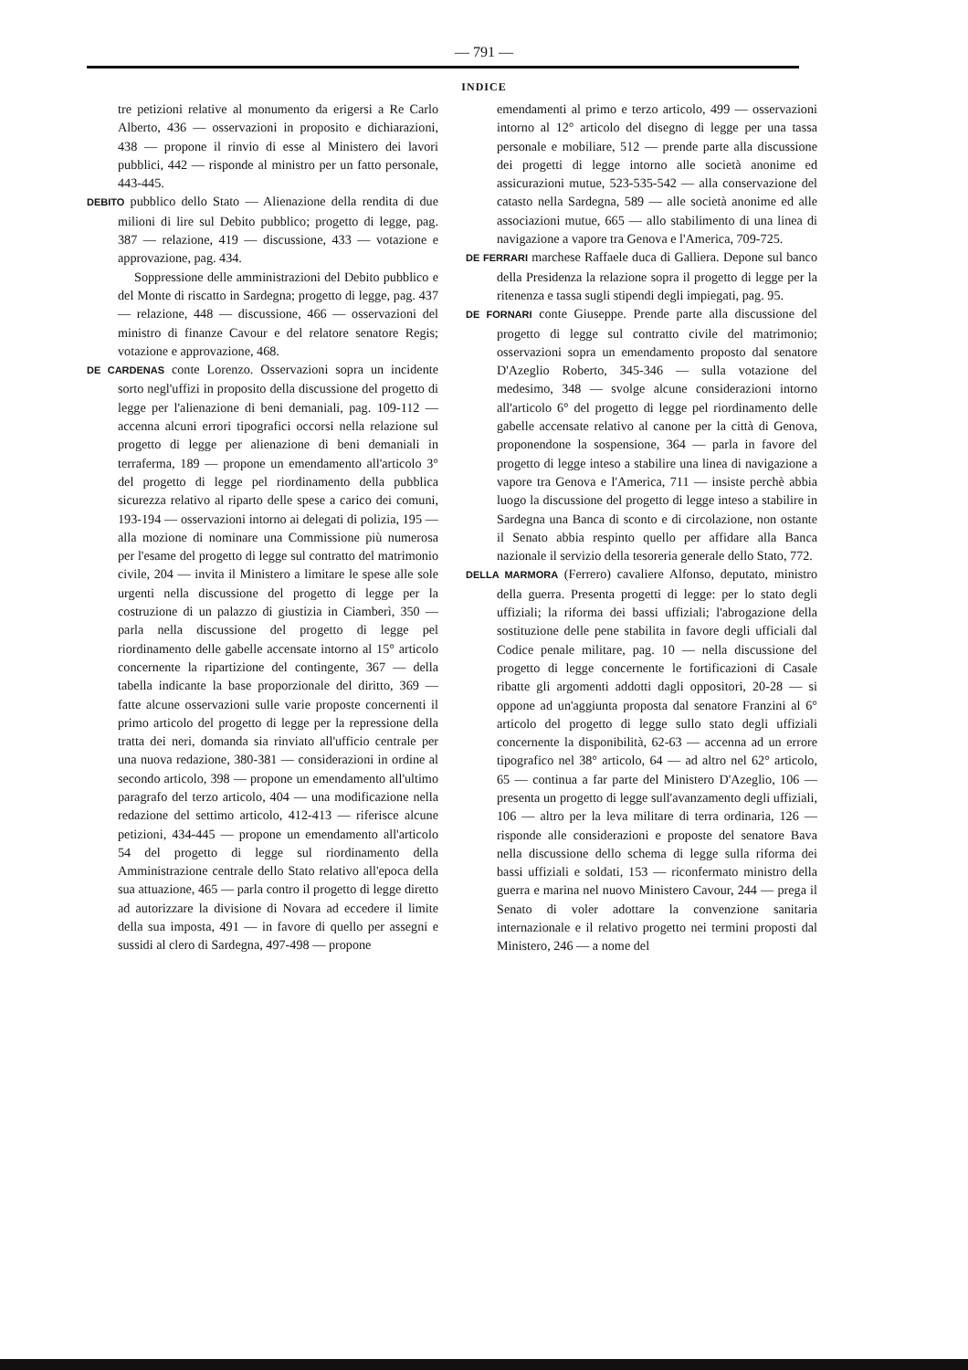— 791 —
INDICE
tre petizioni relative al monumento da erigersi a Re Carlo Alberto, 436 — osservazioni in proposito e dichiarazioni, 438 — propone il rinvio di esse al Ministero dei lavori pubblici, 442 — risponde al ministro per un fatto personale, 443-445.
DEBITO pubblico dello Stato — Alienazione della rendita di due milioni di lire sul Debito pubblico; progetto di legge, pag. 387 — relazione, 419 — discussione, 433 — votazione e approvazione, pag. 434.
Soppressione delle amministrazioni del Debito pubblico e del Monte di riscatto in Sardegna; progetto di legge, pag. 437 — relazione, 448 — discussione, 466 — osservazioni del ministro di finanze Cavour e del relatore senatore Regis; votazione e approvazione, 468.
DE CARDENAS conte Lorenzo. Osservazioni sopra un incidente sorto negl'uffizi in proposito della discussione del progetto di legge per l'alienazione di beni demaniali, pag. 109-112 — accenna alcuni errori tipografici occorsi nella relazione sul progetto di legge per alienazione di beni demaniali in terraferma, 189 — propone un emendamento all'articolo 3° del progetto di legge pel riordinamento della pubblica sicurezza relativo al riparto delle spese a carico dei comuni, 193-194 — osservazioni intorno ai delegati di polizia, 195 — alla mozione di nominare una Commissione più numerosa per l'esame del progetto di legge sul contratto del matrimonio civile, 204 — invita il Ministero a limitare le spese alle sole urgenti nella discussione del progetto di legge per la costruzione di un palazzo di giustizia in Ciamberì, 350 — parla nella discussione del progetto di legge pel riordinamento delle gabelle accensate intorno al 15° articolo concernente la ripartizione del contingente, 367 — della tabella indicante la base proporzionale del diritto, 369 — fatte alcune osservazioni sulle varie proposte concernenti il primo articolo del progetto di legge per la repressione della tratta dei neri, domanda sia rinviato all'ufficio centrale per una nuova redazione, 380-381 — considerazioni in ordine al secondo articolo, 398 — propone un emendamento all'ultimo paragrafo del terzo articolo, 404 — una modificazione nella redazione del settimo articolo, 412-413 — riferisce alcune petizioni, 434-445 — propone un emendamento all'articolo 54 del progetto di legge sul riordinamento della Amministrazione centrale dello Stato relativo all'epoca della sua attuazione, 465 — parla contro il progetto di legge diretto ad autorizzare la divisione di Novara ad eccedere il limite della sua imposta, 491 — in favore di quello per assegni e sussidi al clero di Sardegna, 497-498 — propone
emendamenti al primo e terzo articolo, 499 — osservazioni intorno al 12° articolo del disegno di legge per una tassa personale e mobiliare, 512 — prende parte alla discussione dei progetti di legge intorno alle società anonime ed assicurazioni mutue, 523-535-542 — alla conservazione del catasto nella Sardegna, 589 — alle società anonime ed alle associazioni mutue, 665 — allo stabilimento di una linea di navigazione a vapore tra Genova e l'America, 709-725.
DE FERRARI marchese Raffaele duca di Galliera. Depone sul banco della Presidenza la relazione sopra il progetto di legge per la ritenenza e tassa sugli stipendi degli impiegati, pag. 95.
DE FORNARI conte Giuseppe. Prende parte alla discussione del progetto di legge sul contratto civile del matrimonio; osservazioni sopra un emendamento proposto dal senatore D'Azeglio Roberto, 345-346 — sulla votazione del medesimo, 348 — svolge alcune considerazioni intorno all'articolo 6° del progetto di legge pel riordinamento delle gabelle accensate relativo al canone per la città di Genova, proponendone la sospensione, 364 — parla in favore del progetto di legge inteso a stabilire una linea di navigazione a vapore tra Genova e l'America, 711 — insiste perchè abbia luogo la discussione del progetto di legge inteso a stabilire in Sardegna una Banca di sconto e di circolazione, non ostante il Senato abbia respinto quello per affidare alla Banca nazionale il servizio della tesoreria generale dello Stato, 772.
DELLA MARMORA (Ferrero) cavaliere Alfonso, deputato, ministro della guerra. Presenta progetti di legge: per lo stato degli uffiziali; la riforma dei bassi uffiziali; l'abrogazione della sostituzione delle pene stabilita in favore degli ufficiali dal Codice penale militare, pag. 10 — nella discussione del progetto di legge concernente le fortificazioni di Casale ribatte gli argomenti addotti dagli oppositori, 20-28 — si oppone ad un'aggiunta proposta dal senatore Franzini al 6° articolo del progetto di legge sullo stato degli uffiziali concernente la disponibilità, 62-63 — accenna ad un errore tipografico nel 38° articolo, 64 — ad altro nel 62° articolo, 65 — continua a far parte del Ministero D'Azeglio, 106 — presenta un progetto di legge sull'avanzamento degli uffiziali, 106 — altro per la leva militare di terra ordinaria, 126 — risponde alle considerazioni e proposte del senatore Bava nella discussione dello schema di legge sulla riforma dei bassi uffiziali e soldati, 153 — riconfermato ministro della guerra e marina nel nuovo Ministero Cavour, 244 — prega il Senato di voler adottare la convenzione sanitaria internazionale e il relativo progetto nei termini proposti dal Ministero, 246 — a nome del